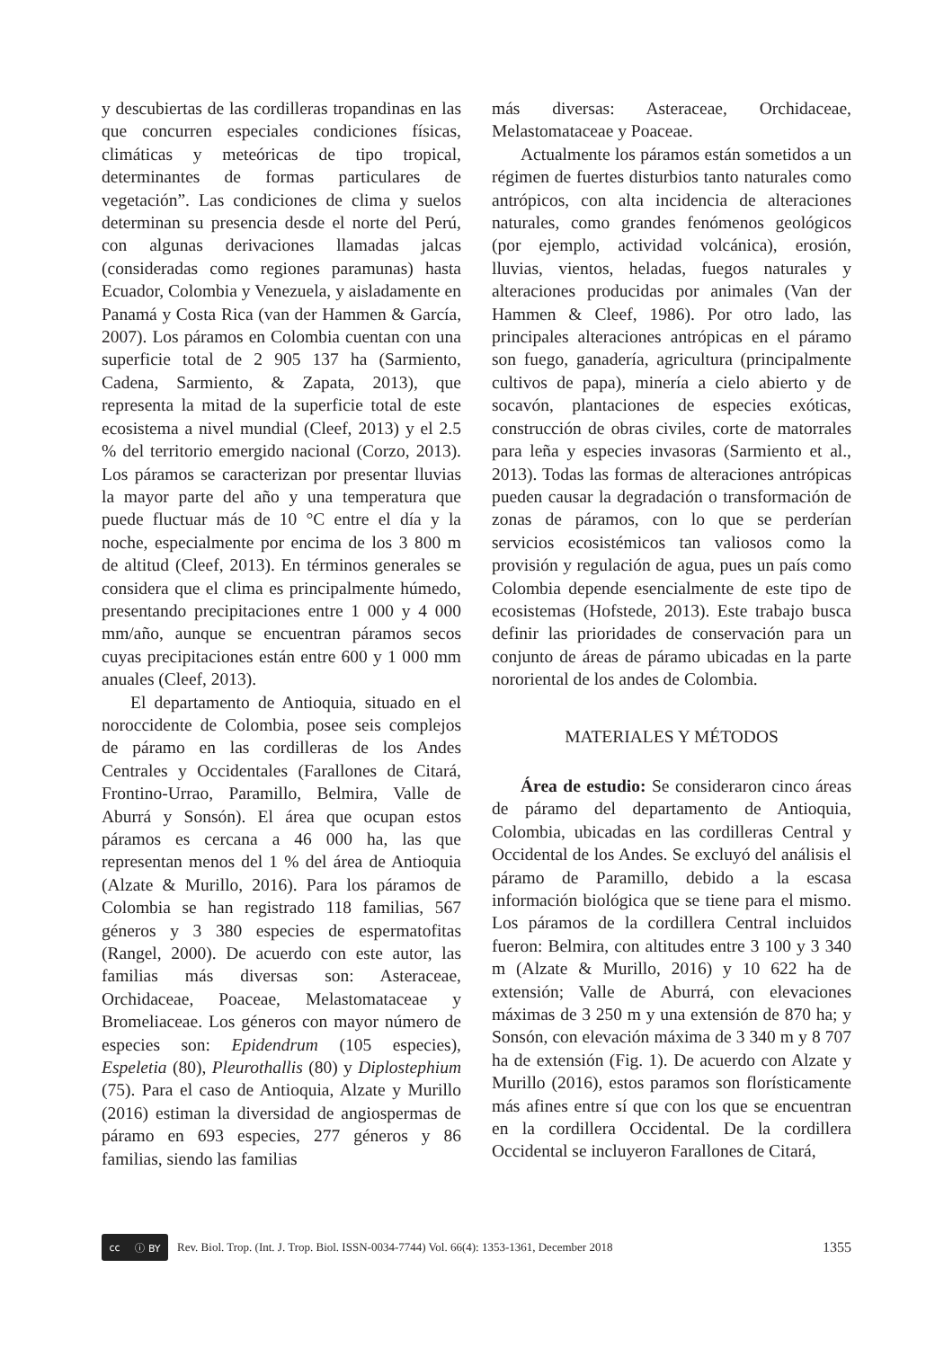y descubiertas de las cordilleras tropandinas en las que concurren especiales condiciones físicas, climáticas y meteóricas de tipo tropical, determinantes de formas particulares de vegetación”. Las condiciones de clima y suelos determinan su presencia desde el norte del Perú, con algunas derivaciones llamadas jalcas (consideradas como regiones paramunas) hasta Ecuador, Colombia y Venezuela, y aisladamente en Panamá y Costa Rica (van der Hammen & García, 2007). Los páramos en Colombia cuentan con una superficie total de 2 905 137 ha (Sarmiento, Cadena, Sarmiento, & Zapata, 2013), que representa la mitad de la superficie total de este ecosistema a nivel mundial (Cleef, 2013) y el 2.5 % del territorio emergido nacional (Corzo, 2013). Los páramos se caracterizan por presentar lluvias la mayor parte del año y una temperatura que puede fluctuar más de 10 °C entre el día y la noche, especialmente por encima de los 3 800 m de altitud (Cleef, 2013). En términos generales se considera que el clima es principalmente húmedo, presentando precipitaciones entre 1 000 y 4 000 mm/año, aunque se encuentran páramos secos cuyas precipitaciones están entre 600 y 1 000 mm anuales (Cleef, 2013).
El departamento de Antioquia, situado en el noroccidente de Colombia, posee seis complejos de páramo en las cordilleras de los Andes Centrales y Occidentales (Farallones de Citará, Frontino-Urrao, Paramillo, Belmira, Valle de Aburrá y Sonsón). El área que ocupan estos páramos es cercana a 46 000 ha, las que representan menos del 1 % del área de Antioquia (Alzate & Murillo, 2016). Para los páramos de Colombia se han registrado 118 familias, 567 géneros y 3 380 especies de espermatofitas (Rangel, 2000). De acuerdo con este autor, las familias más diversas son: Asteraceae, Orchidaceae, Poaceae, Melastomataceae y Bromeliaceae. Los géneros con mayor número de especies son: Epidendrum (105 especies), Espeletia (80), Pleurothallis (80) y Diplostephium (75). Para el caso de Antioquia, Alzate y Murillo (2016) estiman la diversidad de angiospermas de páramo en 693 especies, 277 géneros y 86 familias, siendo las familias
más diversas: Asteraceae, Orchidaceae, Melastomataceae y Poaceae.
Actualmente los páramos están sometidos a un régimen de fuertes disturbios tanto naturales como antrópicos, con alta incidencia de alteraciones naturales, como grandes fenómenos geológicos (por ejemplo, actividad volcánica), erosión, lluvias, vientos, heladas, fuegos naturales y alteraciones producidas por animales (Van der Hammen & Cleef, 1986). Por otro lado, las principales alteraciones antrópicas en el páramo son fuego, ganadería, agricultura (principalmente cultivos de papa), minería a cielo abierto y de socavón, plantaciones de especies exóticas, construcción de obras civiles, corte de matorrales para leña y especies invasoras (Sarmiento et al., 2013). Todas las formas de alteraciones antrópicas pueden causar la degradación o transformación de zonas de páramos, con lo que se perderían servicios ecosistémicos tan valiosos como la provisión y regulación de agua, pues un país como Colombia depende esencialmente de este tipo de ecosistemas (Hofstede, 2013). Este trabajo busca definir las prioridades de conservación para un conjunto de áreas de páramo ubicadas en la parte nororiental de los andes de Colombia.
MATERIALES Y MÉTODOS
Área de estudio: Se consideraron cinco áreas de páramo del departamento de Antioquia, Colombia, ubicadas en las cordilleras Central y Occidental de los Andes. Se excluyó del análisis el páramo de Paramillo, debido a la escasa información biológica que se tiene para el mismo. Los páramos de la cordillera Central incluidos fueron: Belmira, con altitudes entre 3 100 y 3 340 m (Alzate & Murillo, 2016) y 10 622 ha de extensión; Valle de Aburrá, con elevaciones máximas de 3 250 m y una extensión de 870 ha; y Sonsón, con elevación máxima de 3 340 m y 8 707 ha de extensión (Fig. 1). De acuerdo con Alzate y Murillo (2016), estos paramos son florísticamente más afines entre sí que con los que se encuentran en la cordillera Occidental. De la cordillera Occidental se incluyeron Farallones de Citará,
cc ⓘ BY
Rev. Biol. Trop. (Int. J. Trop. Biol. ISSN-0034-7744) Vol. 66(4): 1353-1361, December 2018 1355